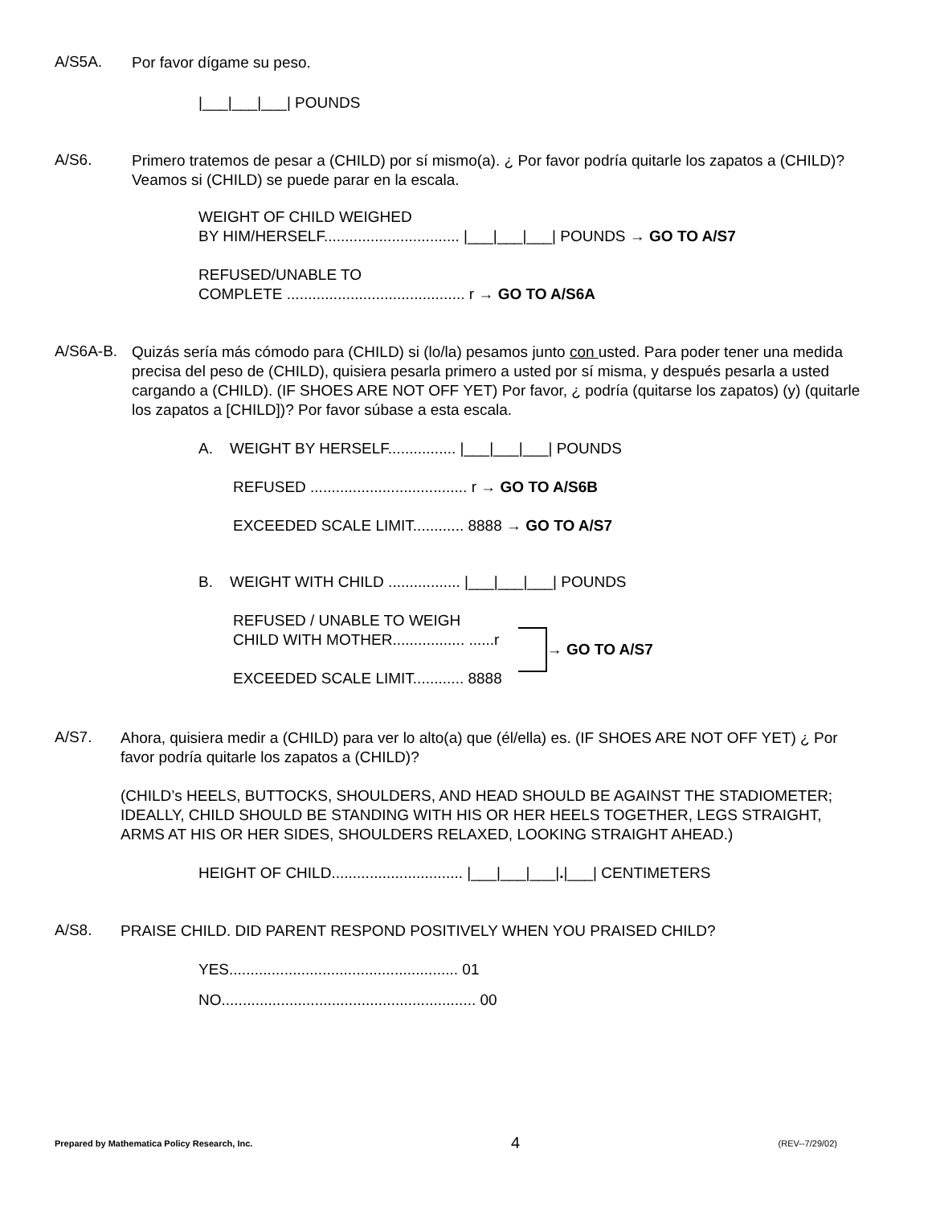A/S5A.
Por favor dígame su peso.
|___|___|___| POUNDS
A/S6.
Primero tratemos de pesar a (CHILD) por sí mismo(a). ¿ Por favor podría quitarle los zapatos a (CHILD)? Veamos si (CHILD) se puede parar en la escala.
WEIGHT OF CHILD WEIGHED
BY HIM/HERSELF................................ |___|___|___| POUNDS → GO TO A/S7
REFUSED/UNABLE TO
COMPLETE .......................................... r → GO TO A/S6A
A/S6A-B.
Quizás sería más cómodo para (CHILD) si (lo/la) pesamos junto con usted. Para poder tener una medida precisa del peso de (CHILD), quisiera pesarla primero a usted por sí misma, y después pesarla a usted cargando a (CHILD). (IF SHOES ARE NOT OFF YET) Por favor, ¿ podría (quitarse los zapatos) (y) (quitarle los zapatos a [CHILD])? Por favor súbase a esta escala.
A. WEIGHT BY HERSELF................ |___|___|___| POUNDS
REFUSED ..................................... r → GO TO A/S6B
EXCEEDED SCALE LIMIT............ 8888 → GO TO A/S7
B. WEIGHT WITH CHILD ................. |___|___|___| POUNDS
REFUSED / UNABLE TO WEIGH
CHILD WITH MOTHER................. ......r
EXCEEDED SCALE LIMIT............ 8888
→ GO TO A/S7
A/S7.
Ahora, quisiera medir a (CHILD) para ver lo alto(a) que (él/ella) es. (IF SHOES ARE NOT OFF YET) ¿ Por favor podría quitarle los zapatos a (CHILD)?
(CHILD’s HEELS, BUTTOCKS, SHOULDERS, AND HEAD SHOULD BE AGAINST THE STADIOMETER; IDEALLY, CHILD SHOULD BE STANDING WITH HIS OR HER HEELS TOGETHER, LEGS STRAIGHT, ARMS AT HIS OR HER SIDES, SHOULDERS RELAXED, LOOKING STRAIGHT AHEAD.)
HEIGHT OF CHILD............................... |___|___|___|.|___| CENTIMETERS
A/S8.
PRAISE CHILD. DID PARENT RESPOND POSITIVELY WHEN YOU PRAISED CHILD?
YES...................................................... 01
NO............................................................ 00
Prepared by Mathematica Policy Research, Inc. 4 (REV--7/29/02)